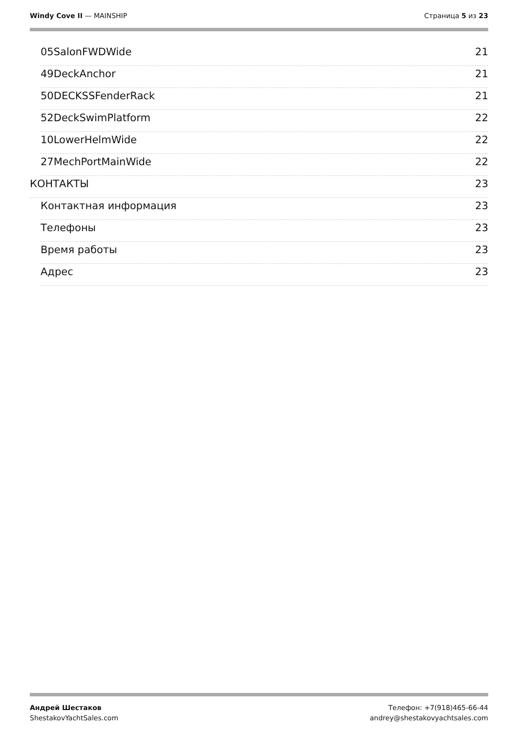Windy Cove II — MAINSHIP Страница 5 из 23
05SalonFWDWide 21
49DeckAnchor 21
50DECKSSFenderRack 21
52DeckSwimPlatform 22
10LowerHelmWide 22
27MechPortMainWide 22
КОНТАКТЫ 23
Контактная информация 23
Телефоны 23
Время работы 23
Адрес 23
Андрей Шестаков
ShestakovYachtSales.com
Телефон: +7(918)465-66-44
andrey@shestakovyachtsales.com